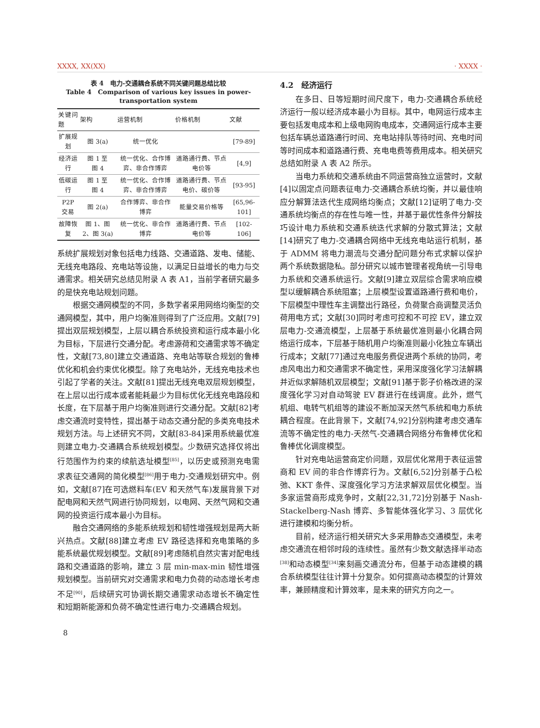XXXX, XX(XX) · XXXX ·
表 4　电力-交通耦合系统不同关键问题总结比较
Table 4　Comparison of various key issues in power-transportation system
| 关键问题 | 架构 | 运营机制 | 价格机制 | 文献 |
| --- | --- | --- | --- | --- |
| 扩展规划 | 图 3(a) | 统一优化 | | [79-89] |
| 经济运行 | 图 1 至 图 4 | 统一优化、合作博弈、非合作博弈 | 道路通行费、节点电价等 | [4,9] |
| 低碳运行 | 图 1 至 图 4 | 统一优化、合作博弈、非合作博弈 | 道路通行费、节点电价、碳价等 | [93-95] |
| P2P 交易 | 图 2(a) | 合作博弈、非合作博弈 | 能量交易价格等 | [65,96-101] |
| 故障恢复 | 图 1、图 2、图 3(a) | 统一优化、非合作博弈 | 道路通行费、节点电价等 | [102-106] |
系统扩展规划对象包括电力线路、交通道路、发电、储能、无线充电路段、充电站等设施，以满足日益增长的电力与交通需求。相关研究总结见附录 A 表 A1，当前学者研究最多的是快充电站规划问题。
根据交通网模型的不同，多数学者采用网络均衡型的交通网模型，其中，用户均衡准则得到了广泛应用。文献[79]提出双层规划模型，上层以耦合系统投资和运行成本最小化为目标，下层进行交通分配。考虑源荷和交通需求等不确定性，文献[73,80]建立交通道路、充电站等联合规划的鲁棒优化和机会约束优化模型。除了充电站外，无线充电技术也引起了学者的关注。文献[81]提出无线充电双层规划模型，在上层以出行成本或者能耗最少为目标优化无线充电路段和长度，在下层基于用户均衡准则进行交通分配。文献[82]考虑交通流时变特性，提出基于动态交通分配的多类充电技术规划方法。与上述研究不同，文献[83-84]采用系统最优准则建立电力-交通耦合系统规划模型。少数研究选择仅将出行范围作为约束的续航选址模型<sup>[85]</sup>，以历史或预测充电需求表征交通网的简化模型<sup>[86]</sup>用于电力-交通规划研究中。例如，文献[87]在可选燃料车(EV 和天然气车)发展背景下对配电网和天然气网进行协同规划，以电网、天然气网和交通网的投资运行成本最小为目标。
融合交通网络的多能系统规划和韧性增强规划是两大新兴热点。文献[88]建立考虑 EV 路径选择和充电策略的多能系统最优规划模型。文献[89]考虑随机自然灾害对配电线路和交通道路的影响，建立 3 层 min-max-min 韧性增强规划模型。当前研究对交通需求和电力负荷的动态增长考虑不足<sup>[90]</sup>，后续研究可协调长期交通需求动态增长不确定性和短期新能源和负荷不确定性进行电力-交通耦合规划。
4.2　经济运行
在多日、日等短期时间尺度下，电力-交通耦合系统经济运行一般以经济成本最小为目标。其中，电网运行成本主要包括发电成本和上级电网购电成本，交通网运行成本主要包括车辆总道路通行时间、充电站排队等待时间、充电时间等时间成本和道路通行费、充电电费等费用成本。相关研究总结如附录 A 表 A2 所示。
当电力系统和交通系统由不同运营商独立运营时，文献[4]以固定点问题表征电力-交通耦合系统均衡，并以最佳响应分解算法迭代生成网络均衡点；文献[12]证明了电力-交通系统均衡点的存在性与唯一性，并基于最优性条件分解技巧设计电力系统和交通系统迭代求解的分散式算法；文献[14]研究了电力-交通耦合网络中无线充电站运行机制，基于 ADMM 将电力潮流与交通分配问题分布式求解以保护两个系统数据隐私。部分研究以城市管理者视角统一引导电力系统和交通系统运行。文献[9]建立双层综合需求响应模型以缓解耦合系统阻塞；上层模型设置道路通行费和电价，下层模型中理性车主调整出行路径，负荷聚合商调整灵活负荷用电方式；文献[30]同时考虑可控和不可控 EV，建立双层电力-交通流模型，上层基于系统最优准则最小化耦合网络运行成本，下层基于随机用户均衡准则最小化独立车辆出行成本；文献[77]通过充电服务费促进两个系统的协同，考虑风电出力和交通需求不确定性，采用深度强化学习法解耦并近似求解随机双层模型；文献[91]基于影子价格改进的深度强化学习对自动驾驶 EV 群进行在线调度。此外，燃气机组、电转气机组等的建设不断加深天然气系统和电力系统耦合程度。在此背景下，文献[74,92]分别构建考虑交通车流等不确定性的电力-天然气-交通耦合网络分布鲁棒优化和鲁棒优化调度模型。
针对充电站运营商定价问题，双层优化常用于表征运营商和 EV 间的非合作博弈行为。文献[6,52]分别基于凸松弛、KKT 条件、深度强化学习方法求解双层优化模型。当多家运营商形成竞争时，文献[22,31,72]分别基于 Nash-Stackelberg-Nash 博弈、多智能体强化学习、3 层优化进行建模和均衡分析。
目前，经济运行相关研究大多采用静态交通模型，未考虑交通流在相邻时段的连续性。虽然有少数文献选择半动态<sup>[38]</sup>和动态模型<sup>[34]</sup>来刻画交通流分布，但基于动态建模的耦合系统模型往往计算十分复杂。如何提高动态模型的计算效率，兼顾精度和计算效率，是未来的研究方向之一。
8